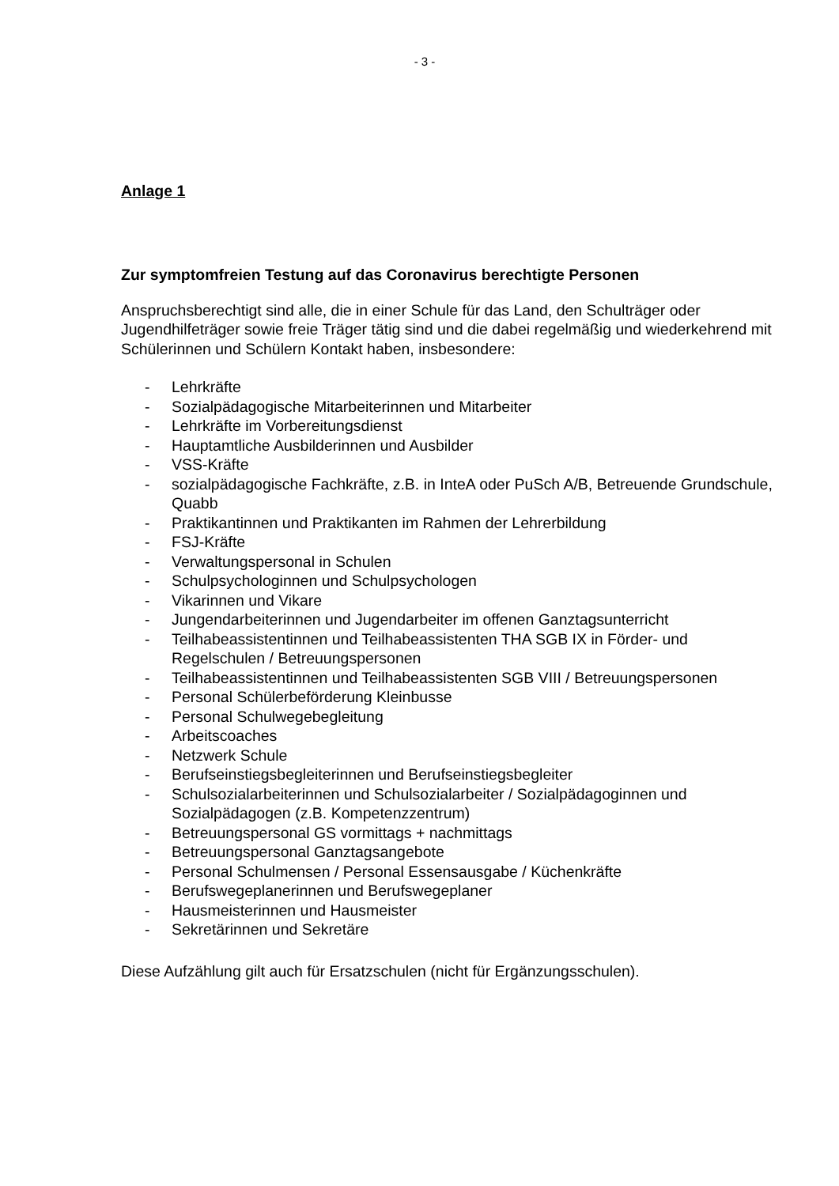- 3 -
Anlage 1
Zur symptomfreien Testung auf das Coronavirus berechtigte Personen
Anspruchsberechtigt sind alle, die in einer Schule für das Land, den Schulträger oder Jugendhilfeträger sowie freie Träger tätig sind und die dabei regelmäßig und wiederkehrend mit Schülerinnen und Schülern Kontakt haben, insbesondere:
- Lehrkräfte
- Sozialpädagogische Mitarbeiterinnen und Mitarbeiter
- Lehrkräfte im Vorbereitungsdienst
- Hauptamtliche Ausbilderinnen und Ausbilder
- VSS-Kräfte
- sozialpädagogische Fachkräfte, z.B. in InteA oder PuSch A/B, Betreuende Grundschule, Quabb
- Praktikantinnen und Praktikanten im Rahmen der Lehrerbildung
- FSJ-Kräfte
- Verwaltungspersonal in Schulen
- Schulpsychologinnen und Schulpsychologen
- Vikarinnen und Vikare
- Jungendarbeiterinnen und Jugendarbeiter im offenen Ganztagsunterricht
- Teilhabeassistentinnen und Teilhabeassistenten THA SGB IX in Förder- und Regelschulen / Betreuungspersonen
- Teilhabeassistentinnen und Teilhabeassistenten SGB VIII / Betreuungspersonen
- Personal Schülerbeförderung Kleinbusse
- Personal Schulwegebegleitung
- Arbeitscoaches
- Netzwerk Schule
- Berufseinstiegsbegleiterinnen und Berufseinstiegsbegleiter
- Schulsozialarbeiterinnen und Schulsozialarbeiter / Sozialpädagoginnen und Sozialpädagogen (z.B. Kompetenzzentrum)
- Betreuungspersonal GS vormittags + nachmittags
- Betreuungspersonal Ganztagsangebote
- Personal Schulmensen / Personal Essensausgabe / Küchenkräfte
- Berufswegeplanerinnen und Berufswegeplaner
- Hausmeisterinnen und Hausmeister
- Sekretärinnen und Sekretäre
Diese Aufzählung gilt auch für Ersatzschulen (nicht für Ergänzungsschulen).